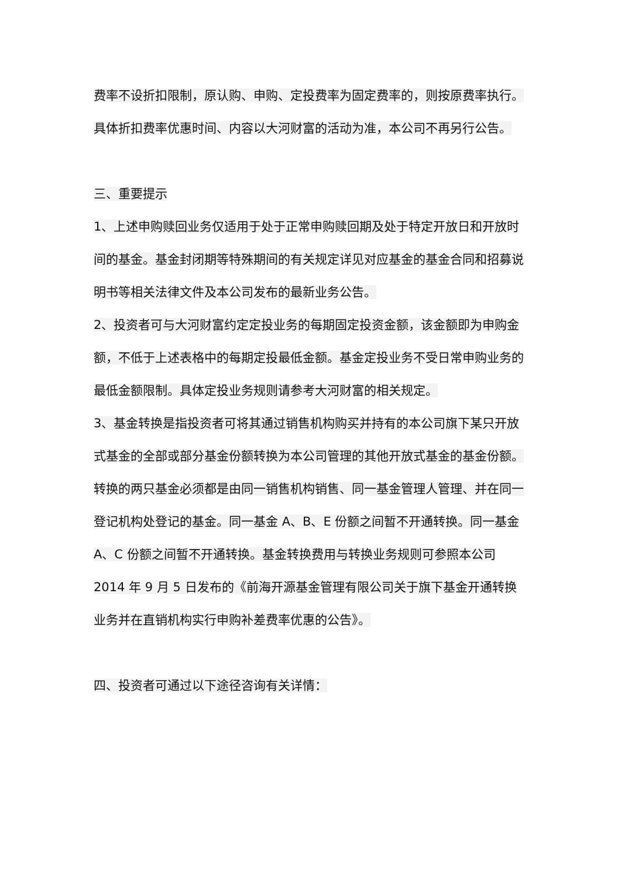费率不设折扣限制，原认购、申购、定投费率为固定费率的，则按原费率执行。具体折扣费率优惠时间、内容以大河财富的活动为准，本公司不再另行公告。
三、重要提示
1、上述申购赎回业务仅适用于处于正常申购赎回期及处于特定开放日和开放时间的基金。基金封闭期等特殊期间的有关规定详见对应基金的基金合同和招募说明书等相关法律文件及本公司发布的最新业务公告。
2、投资者可与大河财富约定定投业务的每期固定投资金额，该金额即为申购金额，不低于上述表格中的每期定投最低金额。基金定投业务不受日常申购业务的最低金额限制。具体定投业务规则请参考大河财富的相关规定。
3、基金转换是指投资者可将其通过销售机构购买并持有的本公司旗下某只开放式基金的全部或部分基金份额转换为本公司管理的其他开放式基金的基金份额。转换的两只基金必须都是由同一销售机构销售、同一基金管理人管理、并在同一登记机构处登记的基金。同一基金 A、B、E 份额之间暂不开通转换。同一基金 A、C 份额之间暂不开通转换。基金转换费用与转换业务规则可参照本公司 2014 年 9 月 5 日发布的《前海开源基金管理有限公司关于旗下基金开通转换业务并在直销机构实行申购补差费率优惠的公告》。
四、投资者可通过以下途径咨询有关详情：